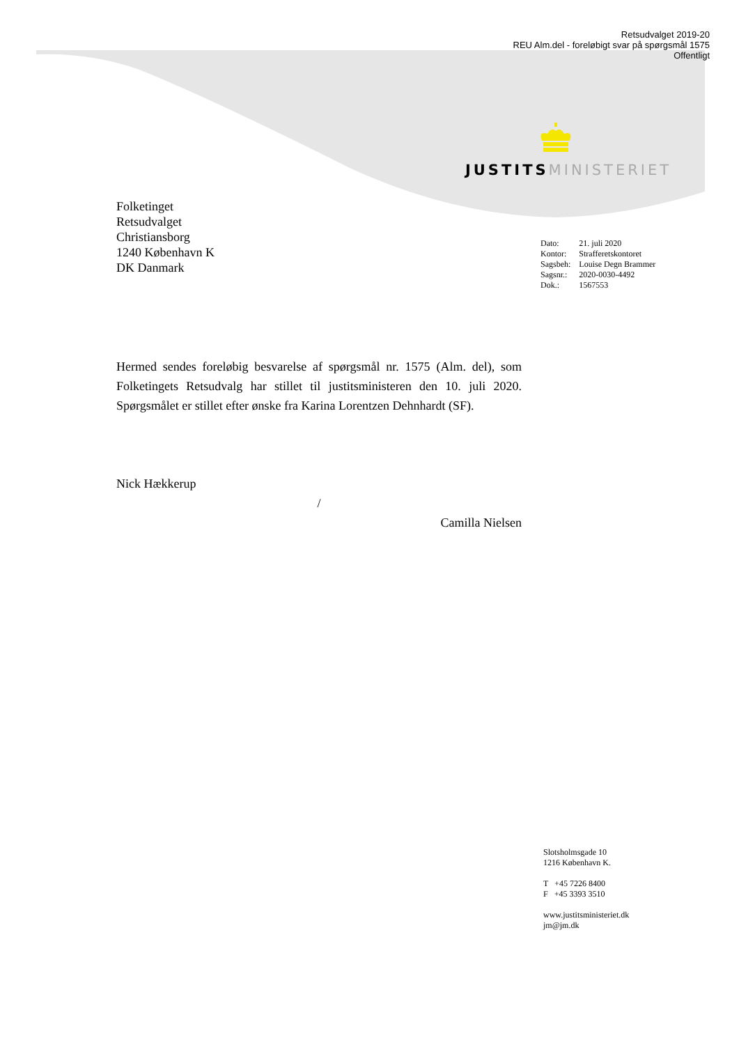Retsudvalget 2019-20
REU Alm.del - foreløbigt svar på spørgsmål 1575
Offentligt
JUSTITS MINISTERIET
Folketinget
Retsudvalget
Christiansborg
1240 København K
DK Danmark
| Dato: | 21. juli 2020 |
| Kontor: | Strafferetskontoret |
| Sagsbeh: | Louise Degn Brammer |
| Sagsnr.: | 2020-0030-4492 |
| Dok.: | 1567553 |
Hermed sendes foreløbig besvarelse af spørgsmål nr. 1575 (Alm. del), som Folketingets Retsudvalg har stillet til justitsministeren den 10. juli 2020. Spørgsmålet er stillet efter ønske fra Karina Lorentzen Dehnhardt (SF).
Nick Hækkerup
/
Camilla Nielsen
Slotsholmsgade 10
1216 København K.
T +45 7226 8400
F +45 3393 3510
www.justitsministeriet.dk
jm@jm.dk